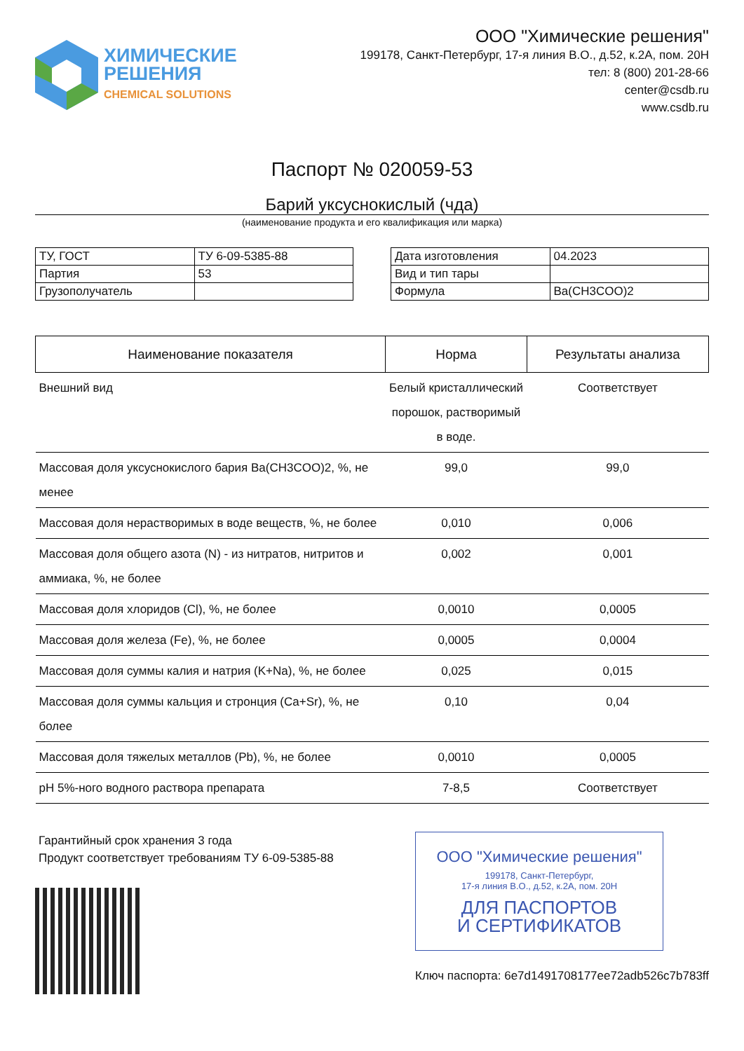ХИМИЧЕСКИЕ
РЕШЕНИЯ
CHEMICAL SOLUTIONS
ООО "Химические решения"
199178, Санкт-Петербург, 17-я линия В.О., д.52, к.2А, пом. 20Н
тел: 8 (800) 201-28-66
center@csdb.ru
www.csdb.ru
Паспорт № 020059-53
Барий уксуснокислый (чда)
(наименование продукта и его квалификация или марка)
| ТУ, ГОСТ | ТУ 6-09-5385-88 |
| Партия | 53 |
| Грузополучатель | |
| Дата изготовления | 04.2023 |
| Вид и тип тары | |
| Формула | Ba(CH3COO)2 |
| Наименование показателя | Норма | Результаты анализа |
| --- | --- | --- |
| Внешний вид | Белый кристаллический порошок, растворимый в воде. | Соответствует |
| Массовая доля уксуснокислого бария Ba(CH3COO)2, %, не менее | 99,0 | 99,0 |
| Массовая доля нерастворимых в воде веществ, %, не более | 0,010 | 0,006 |
| Массовая доля общего азота (N) - из нитратов, нитритов и аммиака, %, не более | 0,002 | 0,001 |
| Массовая доля хлоридов (Cl), %, не более | 0,0010 | 0,0005 |
| Массовая доля железа (Fe), %, не более | 0,0005 | 0,0004 |
| Массовая доля суммы калия и натрия (K+Na), %, не более | 0,025 | 0,015 |
| Массовая доля суммы кальция и стронция (Ca+Sr), %, не более | 0,10 | 0,04 |
| Массовая доля тяжелых металлов (Pb), %, не более | 0,0010 | 0,0005 |
| pH 5%-ного водного раствора препарата | 7-8,5 | Соответствует |
Гарантийный срок хранения 3 года
Продукт соответствует требованиям ТУ 6-09-5385-88
ООО "Химические решения"
199178, Санкт-Петербург,
17-я линия В.О., д.52, к.2А, пом. 20Н
ДЛЯ ПАСПОРТОВ
И СЕРТИФИКАТОВ
Ключ паспорта: 6e7d1491708177ee72adb526c7b783ff